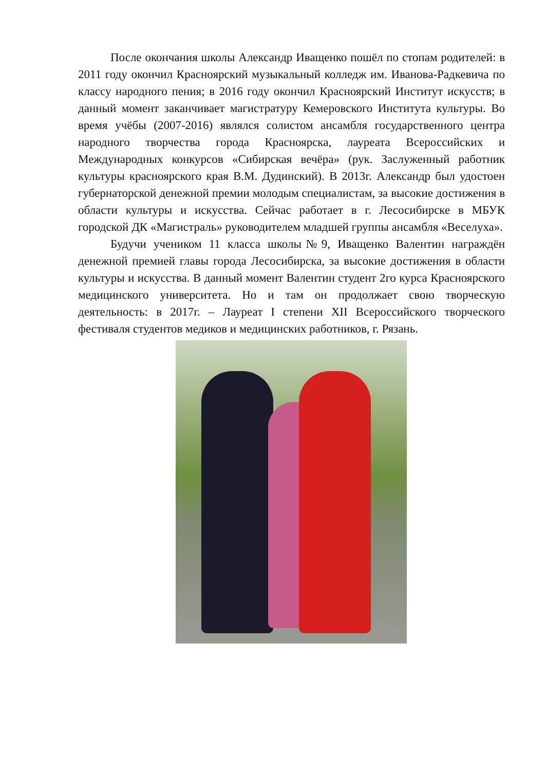После окончания школы Александр Иващенко пошёл по стопам родителей: в 2011 году окончил Красноярский музыкальный колледж им. Иванова-Радкевича по классу народного пения; в 2016 году окончил Красноярский Институт искусств; в данный момент заканчивает магистратуру Кемеровского Института культуры. Во время учёбы (2007-2016) являлся солистом ансамбля государственного центра народного творчества города Красноярска, лауреата Всероссийских и Международных конкурсов «Сибирская вечёра» (рук. Заслуженный работник культуры красноярского края В.М. Дудинский). В 2013г. Александр был удостоен губернаторской денежной премии молодым специалистам, за высокие достижения в области культуры и искусства. Сейчас работает в г. Лесосибирске в МБУК городской ДК «Магистраль» руководителем младшей группы ансамбля «Веселуха».
Будучи учеником 11 класса школы№9, Иващенко Валентин награждён денежной премией главы города Лесосибирска, за высокие достижения в области культуры и искусства. В данный момент Валентин студент 2го курса Красноярского медицинского университета. Но и там он продолжает свою творческую деятельность: в 2017г. – Лауреат I степени XII Всероссийского творческого фестиваля студентов медиков и медицинских работников, г. Рязань.